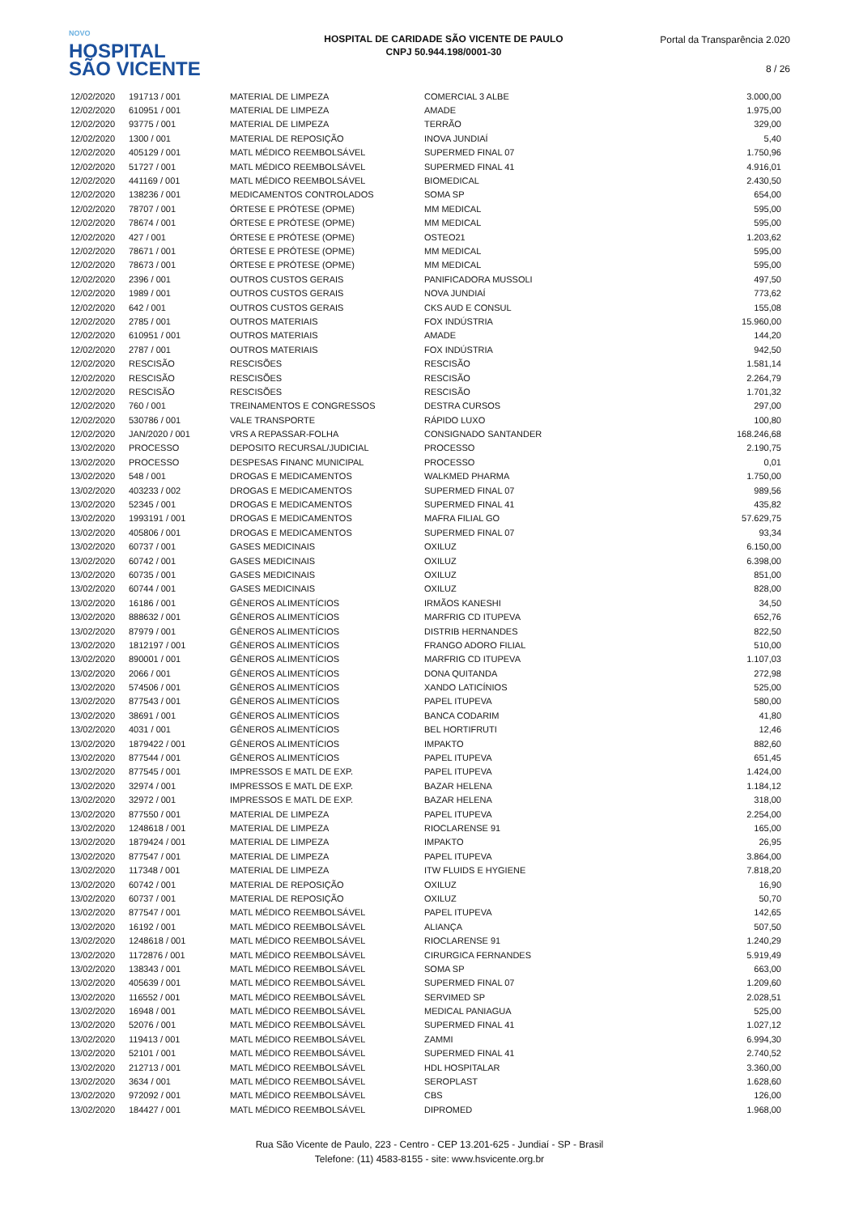NOVO
HOSPITAL
SÃO VICENTE
HOSPITAL DE CARIDADE SÃO VICENTE DE PAULO
CNPJ 50.944.198/0001-30
Portal da Transparência 2.020
8 / 26
| 12/02/2020 | 191713 / 001 | MATERIAL DE LIMPEZA | COMERCIAL 3 ALBE | 3.000,00 |
| 12/02/2020 | 610951 / 001 | MATERIAL DE LIMPEZA | AMADE | 1.975,00 |
| 12/02/2020 | 93775 / 001 | MATERIAL DE LIMPEZA | TERRÃO | 329,00 |
| 12/02/2020 | 1300 / 001 | MATERIAL DE REPOSIÇÃO | INOVA JUNDIAÍ | 5,40 |
| 12/02/2020 | 405129 / 001 | MATL MÉDICO REEMBOLSÁVEL | SUPERMED FINAL 07 | 1.750,96 |
| 12/02/2020 | 51727 / 001 | MATL MÉDICO REEMBOLSÁVEL | SUPERMED FINAL 41 | 4.916,01 |
| 12/02/2020 | 441169 / 001 | MATL MÉDICO REEMBOLSÁVEL | BIOMEDICAL | 2.430,50 |
| 12/02/2020 | 138236 / 001 | MEDICAMENTOS CONTROLADOS | SOMA SP | 654,00 |
| 12/02/2020 | 78707 / 001 | ÓRTESE E PRÓTESE (OPME) | MM MEDICAL | 595,00 |
| 12/02/2020 | 78674 / 001 | ÓRTESE E PRÓTESE (OPME) | MM MEDICAL | 595,00 |
| 12/02/2020 | 427 / 001 | ÓRTESE E PRÓTESE (OPME) | OSTEO21 | 1.203,62 |
| 12/02/2020 | 78671 / 001 | ÓRTESE E PRÓTESE (OPME) | MM MEDICAL | 595,00 |
| 12/02/2020 | 78673 / 001 | ÓRTESE E PRÓTESE (OPME) | MM MEDICAL | 595,00 |
| 12/02/2020 | 2396 / 001 | OUTROS CUSTOS GERAIS | PANIFICADORA MUSSOLI | 497,50 |
| 12/02/2020 | 1989 / 001 | OUTROS CUSTOS GERAIS | NOVA JUNDIAÍ | 773,62 |
| 12/02/2020 | 642 / 001 | OUTROS CUSTOS GERAIS | CKS AUD E CONSUL | 155,08 |
| 12/02/2020 | 2785 / 001 | OUTROS MATERIAIS | FOX INDÚSTRIA | 15.960,00 |
| 12/02/2020 | 610951 / 001 | OUTROS MATERIAIS | AMADE | 144,20 |
| 12/02/2020 | 2787 / 001 | OUTROS MATERIAIS | FOX INDÚSTRIA | 942,50 |
| 12/02/2020 | RESCISÃO | RESCISÕES | RESCISÃO | 1.581,14 |
| 12/02/2020 | RESCISÃO | RESCISÕES | RESCISÃO | 2.264,79 |
| 12/02/2020 | RESCISÃO | RESCISÕES | RESCISÃO | 1.701,32 |
| 12/02/2020 | 760 / 001 | TREINAMENTOS E CONGRESSOS | DESTRA CURSOS | 297,00 |
| 12/02/2020 | 530786 / 001 | VALE TRANSPORTE | RÁPIDO LUXO | 100,80 |
| 12/02/2020 | JAN/2020 / 001 | VRS A REPASSAR-FOLHA | CONSIGNADO SANTANDER | 168.246,68 |
| 13/02/2020 | PROCESSO | DEPOSITO RECURSAL/JUDICIAL | PROCESSO | 2.190,75 |
| 13/02/2020 | PROCESSO | DESPESAS FINANC MUNICIPAL | PROCESSO | 0,01 |
| 13/02/2020 | 548 / 001 | DROGAS E MEDICAMENTOS | WALKMED PHARMA | 1.750,00 |
| 13/02/2020 | 403233 / 002 | DROGAS E MEDICAMENTOS | SUPERMED FINAL 07 | 989,56 |
| 13/02/2020 | 52345 / 001 | DROGAS E MEDICAMENTOS | SUPERMED FINAL 41 | 435,82 |
| 13/02/2020 | 1993191 / 001 | DROGAS E MEDICAMENTOS | MAFRA FILIAL GO | 57.629,75 |
| 13/02/2020 | 405806 / 001 | DROGAS E MEDICAMENTOS | SUPERMED FINAL 07 | 93,34 |
| 13/02/2020 | 60737 / 001 | GASES MEDICINAIS | OXILUZ | 6.150,00 |
| 13/02/2020 | 60742 / 001 | GASES MEDICINAIS | OXILUZ | 6.398,00 |
| 13/02/2020 | 60735 / 001 | GASES MEDICINAIS | OXILUZ | 851,00 |
| 13/02/2020 | 60744 / 001 | GASES MEDICINAIS | OXILUZ | 828,00 |
| 13/02/2020 | 16186 / 001 | GÊNEROS ALIMENTÍCIOS | IRMÃOS KANESHI | 34,50 |
| 13/02/2020 | 888632 / 001 | GÊNEROS ALIMENTÍCIOS | MARFRIG CD ITUPEVA | 652,76 |
| 13/02/2020 | 87979 / 001 | GÊNEROS ALIMENTÍCIOS | DISTRIB HERNANDES | 822,50 |
| 13/02/2020 | 1812197 / 001 | GÊNEROS ALIMENTÍCIOS | FRANGO ADORO FILIAL | 510,00 |
| 13/02/2020 | 890001 / 001 | GÊNEROS ALIMENTÍCIOS | MARFRIG CD ITUPEVA | 1.107,03 |
| 13/02/2020 | 2066 / 001 | GÊNEROS ALIMENTÍCIOS | DONA QUITANDA | 272,98 |
| 13/02/2020 | 574506 / 001 | GÊNEROS ALIMENTÍCIOS | XANDO LATICÍNIOS | 525,00 |
| 13/02/2020 | 877543 / 001 | GÊNEROS ALIMENTÍCIOS | PAPEL ITUPEVA | 580,00 |
| 13/02/2020 | 38691 / 001 | GÊNEROS ALIMENTÍCIOS | BANCA CODARIM | 41,80 |
| 13/02/2020 | 4031 / 001 | GÊNEROS ALIMENTÍCIOS | BEL HORTIFRUTI | 12,46 |
| 13/02/2020 | 1879422 / 001 | GÊNEROS ALIMENTÍCIOS | IMPAKTO | 882,60 |
| 13/02/2020 | 877544 / 001 | GÊNEROS ALIMENTÍCIOS | PAPEL ITUPEVA | 651,45 |
| 13/02/2020 | 877545 / 001 | IMPRESSOS E MATL DE EXP. | PAPEL ITUPEVA | 1.424,00 |
| 13/02/2020 | 32974 / 001 | IMPRESSOS E MATL DE EXP. | BAZAR HELENA | 1.184,12 |
| 13/02/2020 | 32972 / 001 | IMPRESSOS E MATL DE EXP. | BAZAR HELENA | 318,00 |
| 13/02/2020 | 877550 / 001 | MATERIAL DE LIMPEZA | PAPEL ITUPEVA | 2.254,00 |
| 13/02/2020 | 1248618 / 001 | MATERIAL DE LIMPEZA | RIOCLARENSE 91 | 165,00 |
| 13/02/2020 | 1879424 / 001 | MATERIAL DE LIMPEZA | IMPAKTO | 26,95 |
| 13/02/2020 | 877547 / 001 | MATERIAL DE LIMPEZA | PAPEL ITUPEVA | 3.864,00 |
| 13/02/2020 | 117348 / 001 | MATERIAL DE LIMPEZA | ITW FLUIDS E HYGIENE | 7.818,20 |
| 13/02/2020 | 60742 / 001 | MATERIAL DE REPOSIÇÃO | OXILUZ | 16,90 |
| 13/02/2020 | 60737 / 001 | MATERIAL DE REPOSIÇÃO | OXILUZ | 50,70 |
| 13/02/2020 | 877547 / 001 | MATL MÉDICO REEMBOLSÁVEL | PAPEL ITUPEVA | 142,65 |
| 13/02/2020 | 16192 / 001 | MATL MÉDICO REEMBOLSÁVEL | ALIANÇA | 507,50 |
| 13/02/2020 | 1248618 / 001 | MATL MÉDICO REEMBOLSÁVEL | RIOCLARENSE 91 | 1.240,29 |
| 13/02/2020 | 1172876 / 001 | MATL MÉDICO REEMBOLSÁVEL | CIRURGICA FERNANDES | 5.919,49 |
| 13/02/2020 | 138343 / 001 | MATL MÉDICO REEMBOLSÁVEL | SOMA SP | 663,00 |
| 13/02/2020 | 405639 / 001 | MATL MÉDICO REEMBOLSÁVEL | SUPERMED FINAL 07 | 1.209,60 |
| 13/02/2020 | 116552 / 001 | MATL MÉDICO REEMBOLSÁVEL | SERVIMED SP | 2.028,51 |
| 13/02/2020 | 16948 / 001 | MATL MÉDICO REEMBOLSÁVEL | MEDICAL PANIAGUA | 525,00 |
| 13/02/2020 | 52076 / 001 | MATL MÉDICO REEMBOLSÁVEL | SUPERMED FINAL 41 | 1.027,12 |
| 13/02/2020 | 119413 / 001 | MATL MÉDICO REEMBOLSÁVEL | ZAMMI | 6.994,30 |
| 13/02/2020 | 52101 / 001 | MATL MÉDICO REEMBOLSÁVEL | SUPERMED FINAL 41 | 2.740,52 |
| 13/02/2020 | 212713 / 001 | MATL MÉDICO REEMBOLSÁVEL | HDL HOSPITALAR | 3.360,00 |
| 13/02/2020 | 3634 / 001 | MATL MÉDICO REEMBOLSÁVEL | SEROPLAST | 1.628,60 |
| 13/02/2020 | 972092 / 001 | MATL MÉDICO REEMBOLSÁVEL | CBS | 126,00 |
| 13/02/2020 | 184427 / 001 | MATL MÉDICO REEMBOLSÁVEL | DIPROMED | 1.968,00 |
Rua São Vicente de Paulo, 223 - Centro - CEP 13.201-625 - Jundiaí - SP - Brasil
Telefone: (11) 4583-8155 - site: www.hsvicente.org.br